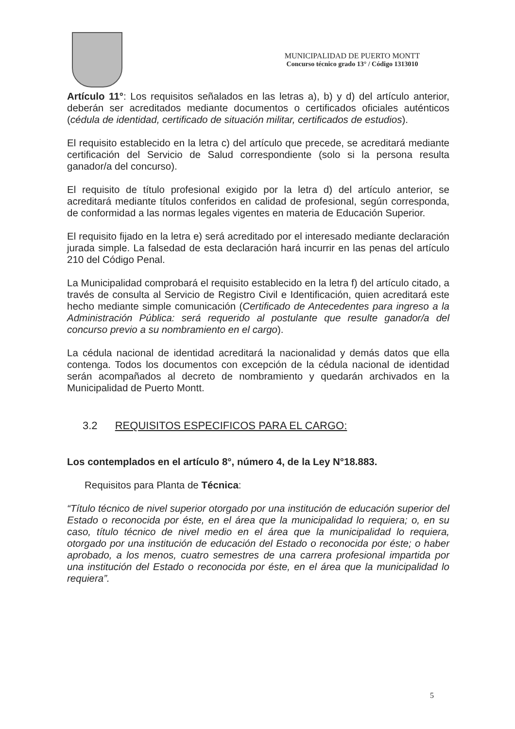MUNICIPALIDAD DE PUERTO MONTT
Concurso técnico grado 13° / Código 1313010
Artículo 11°: Los requisitos señalados en las letras a), b) y d) del artículo anterior, deberán ser acreditados mediante documentos o certificados oficiales auténticos (cédula de identidad, certificado de situación militar, certificados de estudios).
El requisito establecido en la letra c) del artículo que precede, se acreditará mediante certificación del Servicio de Salud correspondiente (solo si la persona resulta ganador/a del concurso).
El requisito de título profesional exigido por la letra d) del artículo anterior, se acreditará mediante títulos conferidos en calidad de profesional, según corresponda, de conformidad a las normas legales vigentes en materia de Educación Superior.
El requisito fijado en la letra e) será acreditado por el interesado mediante declaración jurada simple. La falsedad de esta declaración hará incurrir en las penas del artículo 210 del Código Penal.
La Municipalidad comprobará el requisito establecido en la letra f) del artículo citado, a través de consulta al Servicio de Registro Civil e Identificación, quien acreditará este hecho mediante simple comunicación (Certificado de Antecedentes para ingreso a la Administración Pública: será requerido al postulante que resulte ganador/a del concurso previo a su nombramiento en el cargo).
La cédula nacional de identidad acreditará la nacionalidad y demás datos que ella contenga. Todos los documentos con excepción de la cédula nacional de identidad serán acompañados al decreto de nombramiento y quedarán archivados en la Municipalidad de Puerto Montt.
3.2 REQUISITOS ESPECIFICOS PARA EL CARGO:
Los contemplados en el artículo 8°, número 4, de la Ley N°18.883.
Requisitos para Planta de Técnica:
“Título técnico de nivel superior otorgado por una institución de educación superior del Estado o reconocida por éste, en el área que la municipalidad lo requiera; o, en su caso, título técnico de nivel medio en el área que la municipalidad lo requiera, otorgado por una institución de educación del Estado o reconocida por éste; o haber aprobado, a los menos, cuatro semestres de una carrera profesional impartida por una institución del Estado o reconocida por éste, en el área que la municipalidad lo requiera”.
5